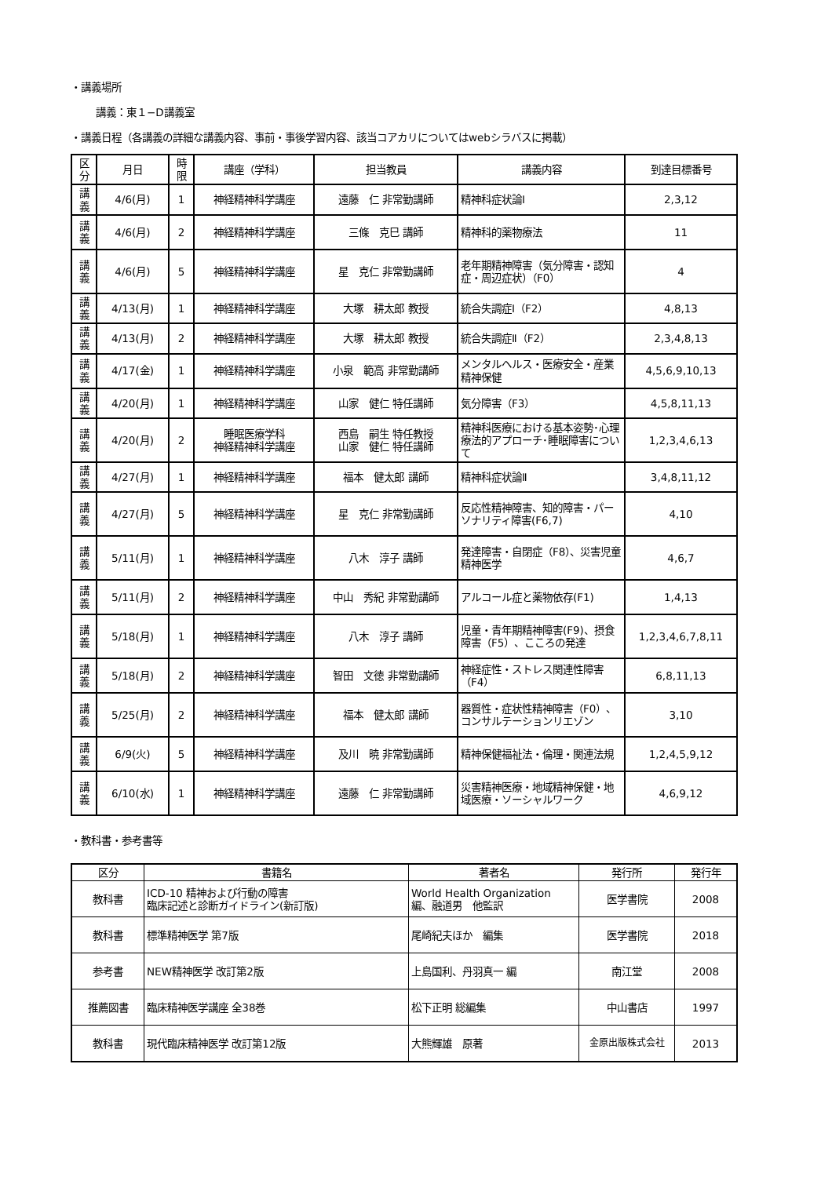・講義場所
講義：東１−D講義室
・講義日程（各講義の詳細な講義内容、事前・事後学習内容、該当コアカリについてはwebシラバスに掲載）
| 区分 | 月日 | 時限 | 講座（学科） | 担当教員 | 講義内容 | 到達目標番号 |
| --- | --- | --- | --- | --- | --- | --- |
| 講義 | 4/6(月) | 1 | 神経精神科学講座 | 遠藤 仁 非常勤講師 | 精神科症状論Ⅰ | 2,3,12 |
| 講義 | 4/6(月) | 2 | 神経精神科学講座 | 三條 克巳 講師 | 精神科的薬物療法 | 11 |
| 講義 | 4/6(月) | 5 | 神経精神科学講座 | 星 克仁 非常勤講師 | 老年期精神障害（気分障害・認知症・周辺症状）（F0） | 4 |
| 講義 | 4/13(月) | 1 | 神経精神科学講座 | 大塚 耕太郎 教授 | 統合失調症Ⅰ（F2） | 4,8,13 |
| 講義 | 4/13(月) | 2 | 神経精神科学講座 | 大塚 耕太郎 教授 | 統合失調症Ⅱ（F2） | 2,3,4,8,13 |
| 講義 | 4/17(金) | 1 | 神経精神科学講座 | 小泉 範高 非常勤講師 | メンタルヘルス・医療安全・産業精神保健 | 4,5,6,9,10,13 |
| 講義 | 4/20(月) | 1 | 神経精神科学講座 | 山家 健仁 特任講師 | 気分障害（F3） | 4,5,8,11,13 |
| 講義 | 4/20(月) | 2 | 睡眠医療学科 神経精神科学講座 | 西島 嗣生 特任教授 山家 健仁 特任講師 | 精神科医療における基本姿勢･心理療法的アプローチ･睡眠障害について | 1,2,3,4,6,13 |
| 講義 | 4/27(月) | 1 | 神経精神科学講座 | 福本 健太郎 講師 | 精神科症状論Ⅱ | 3,4,8,11,12 |
| 講義 | 4/27(月) | 5 | 神経精神科学講座 | 星 克仁 非常勤講師 | 反応性精神障害、知的障害・パーソナリティ障害(F6,7) | 4,10 |
| 講義 | 5/11(月) | 1 | 神経精神科学講座 | 八木 淳子 講師 | 発達障害・自閉症（F8）、災害児童精神医学 | 4,6,7 |
| 講義 | 5/11(月) | 2 | 神経精神科学講座 | 中山 秀紀 非常勤講師 | アルコール症と薬物依存(F1) | 1,4,13 |
| 講義 | 5/18(月) | 1 | 神経精神科学講座 | 八木 淳子 講師 | 児童・青年期精神障害(F9)、摂食障害（F5）、こころの発達 | 1,2,3,4,6,7,8,11 |
| 講義 | 5/18(月) | 2 | 神経精神科学講座 | 智田 文徳 非常勤講師 | 神経症性・ストレス関連性障害（F4） | 6,8,11,13 |
| 講義 | 5/25(月) | 2 | 神経精神科学講座 | 福本 健太郎 講師 | 器質性・症状性精神障害（F0）、コンサルテーションリエゾン | 3,10 |
| 講義 | 6/9(火) | 5 | 神経精神科学講座 | 及川 暁 非常勤講師 | 精神保健福祉法・倫理・関連法規 | 1,2,4,5,9,12 |
| 講義 | 6/10(水) | 1 | 神経精神科学講座 | 遠藤 仁 非常勤講師 | 災害精神医療・地域精神保健・地域医療・ソーシャルワーク | 4,6,9,12 |
・教科書・参考書等
| 区分 | 書籍名 | 著者名 | 発行所 | 発行年 |
| --- | --- | --- | --- | --- |
| 教科書 | ICD-10 精神および行動の障害 臨床記述と診断ガイドライン(新訂版) | World Health Organization 編、融道男 他監訳 | 医学書院 | 2008 |
| 教科書 | 標準精神医学 第7版 | 尾崎紀夫ほか 編集 | 医学書院 | 2018 |
| 参考書 | NEW精神医学 改訂第2版 | 上島国利、丹羽真一 編 | 南江堂 | 2008 |
| 推薦図書 | 臨床精神医学講座 全38巻 | 松下正明 総編集 | 中山書店 | 1997 |
| 教科書 | 現代臨床精神医学 改訂第12版 | 大熊輝雄 原著 | 金原出版株式会社 | 2013 |